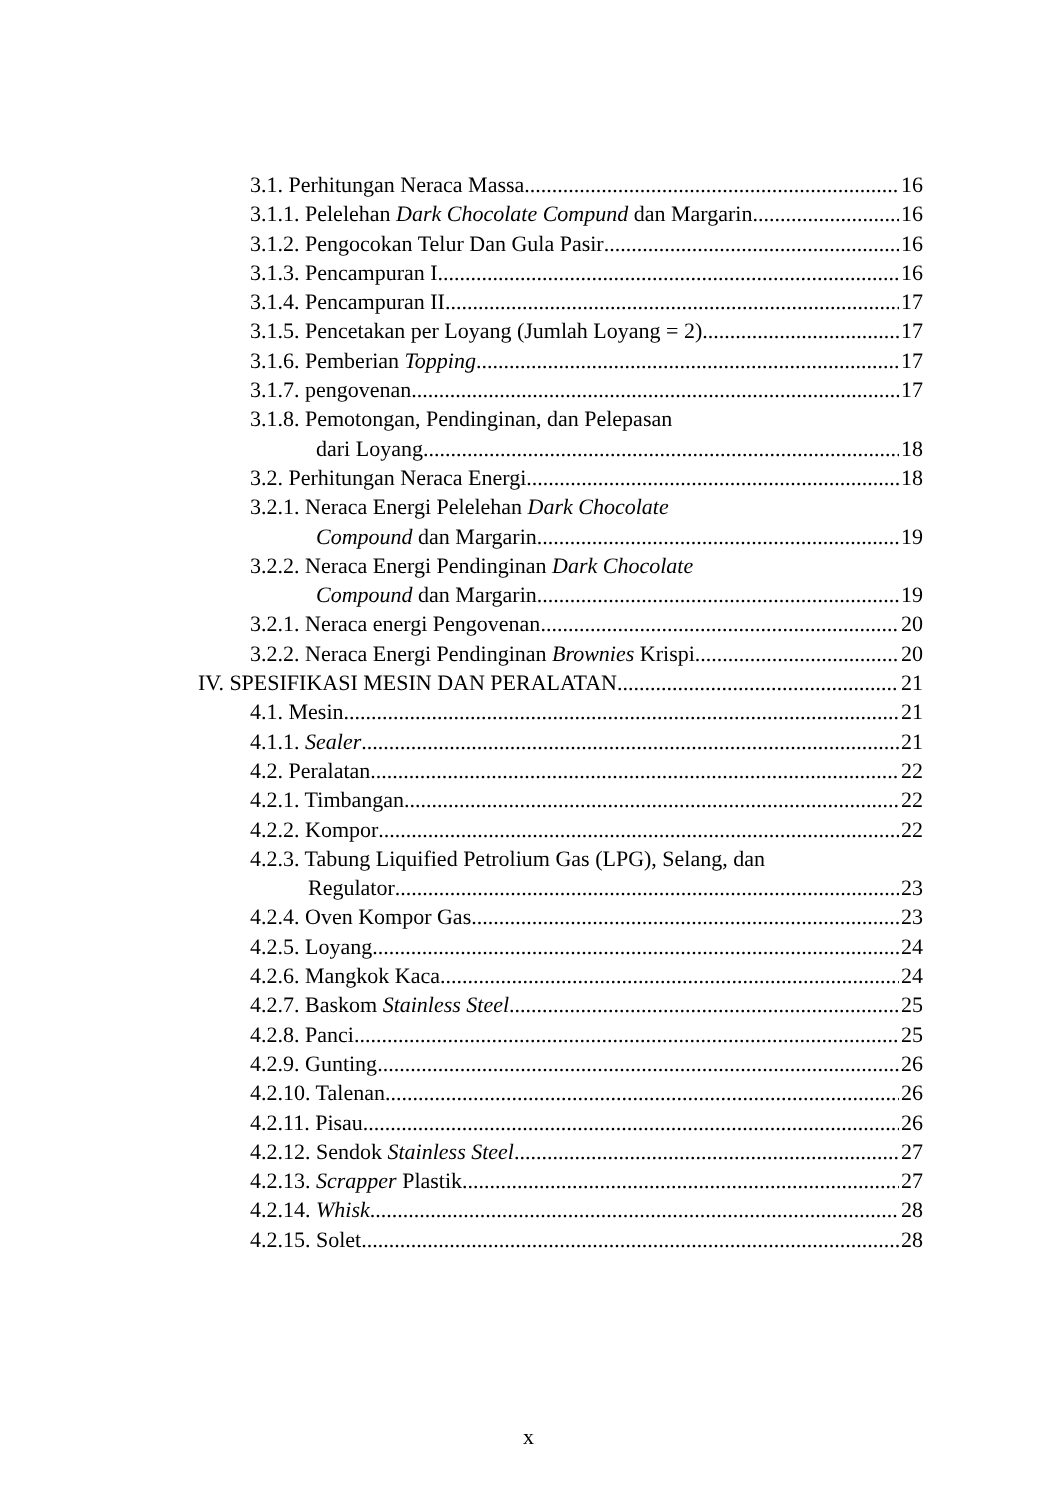3.1. Perhitungan Neraca Massa 16
3.1.1. Pelelehan Dark Chocolate Compund dan Margarin 16
3.1.2. Pengocokan Telur Dan Gula Pasir 16
3.1.3. Pencampuran I 16
3.1.4. Pencampuran II 17
3.1.5. Pencetakan per Loyang (Jumlah Loyang = 2) 17
3.1.6. Pemberian Topping 17
3.1.7. pengovenan 17
3.1.8. Pemotongan, Pendinginan, dan Pelepasan
dari Loyang 18
3.2. Perhitungan Neraca Energi 18
3.2.1. Neraca Energi Pelelehan Dark Chocolate
Compound dan Margarin 19
3.2.2. Neraca Energi Pendinginan Dark Chocolate
Compound dan Margarin 19
3.2.1. Neraca energi Pengovenan 20
3.2.2. Neraca Energi Pendinginan Brownies Krispi 20
IV. SPESIFIKASI MESIN DAN PERALATAN 21
4.1. Mesin 21
4.1.1. Sealer 21
4.2. Peralatan 22
4.2.1. Timbangan 22
4.2.2. Kompor 22
4.2.3. Tabung Liquified Petrolium Gas (LPG), Selang, dan
Regulator 23
4.2.4. Oven Kompor Gas 23
4.2.5. Loyang 24
4.2.6. Mangkok Kaca 24
4.2.7. Baskom Stainless Steel 25
4.2.8. Panci 25
4.2.9. Gunting 26
4.2.10. Talenan 26
4.2.11. Pisau 26
4.2.12. Sendok Stainless Steel 27
4.2.13. Scrapper Plastik 27
4.2.14. Whisk 28
4.2.15. Solet 28
x